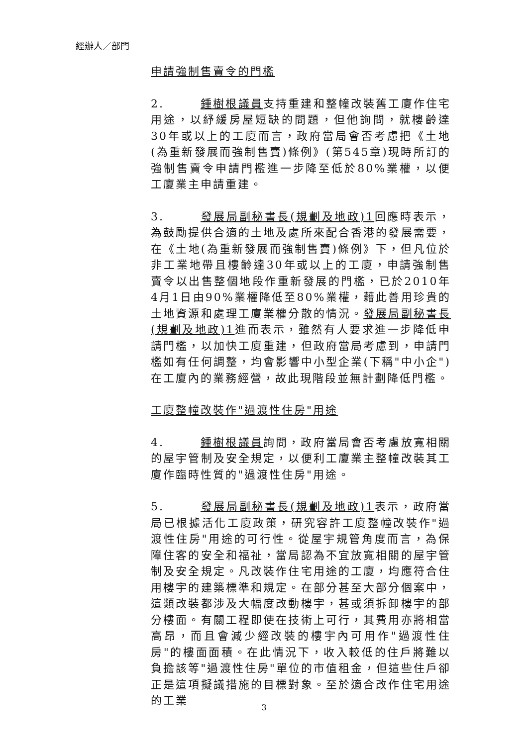經辦人／部門
申請強制售賣令的門檻
2. 鍾樹根議員支持重建和整幢改裝舊工廈作住宅用途，以紓緩房屋短缺的問題，但他詢問，就樓齡達30年或以上的工廈而言，政府當局會否考慮把《土地(為重新發展而強制售賣)條例》(第545章)現時所訂的強制售賣令申請門檻進一步降至低於80%業權，以便工廈業主申請重建。
3. 發展局副秘書長(規劃及地政)1回應時表示，為鼓勵提供合適的土地及處所來配合香港的發展需要，在《土地(為重新發展而強制售賣)條例》下，但凡位於非工業地帶且樓齡達30年或以上的工廈，申請強制售賣令以出售整個地段作重新發展的門檻，已於2010年4月1日由90%業權降低至80%業權，藉此善用珍貴的土地資源和處理工廈業權分散的情況。發展局副秘書長(規劃及地政)1進而表示，雖然有人要求進一步降低申請門檻，以加快工廈重建，但政府當局考慮到，申請門檻如有任何調整，均會影響中小型企業(下稱"中小企")在工廈內的業務經營，故此現階段並無計劃降低門檻。
工廈整幢改裝作"過渡性住房"用途
4. 鍾樹根議員詢問，政府當局會否考慮放寬相關的屋宇管制及安全規定，以便利工廈業主整幢改裝其工廈作臨時性質的"過渡性住房"用途。
5. 發展局副秘書長(規劃及地政)1表示，政府當局已根據活化工廈政策，研究容許工廈整幢改裝作"過渡性住房"用途的可行性。從屋宇規管角度而言，為保障住客的安全和福祉，當局認為不宜放寬相關的屋宇管制及安全規定。凡改裝作住宅用途的工廈，均應符合住用樓宇的建築標準和規定。在部分甚至大部分個案中，這類改裝都涉及大幅度改動樓宇，甚或須拆卸樓宇的部分樓面。有關工程即使在技術上可行，其費用亦將相當高昂，而且會減少經改裝的樓宇內可用作"過渡性住房"的樓面面積。在此情況下，收入較低的住戶將難以負擔該等"過渡性住房"單位的市值租金，但這些住戶卻正是這項擬議措施的目標對象。至於適合改作住宅用途的工業
3